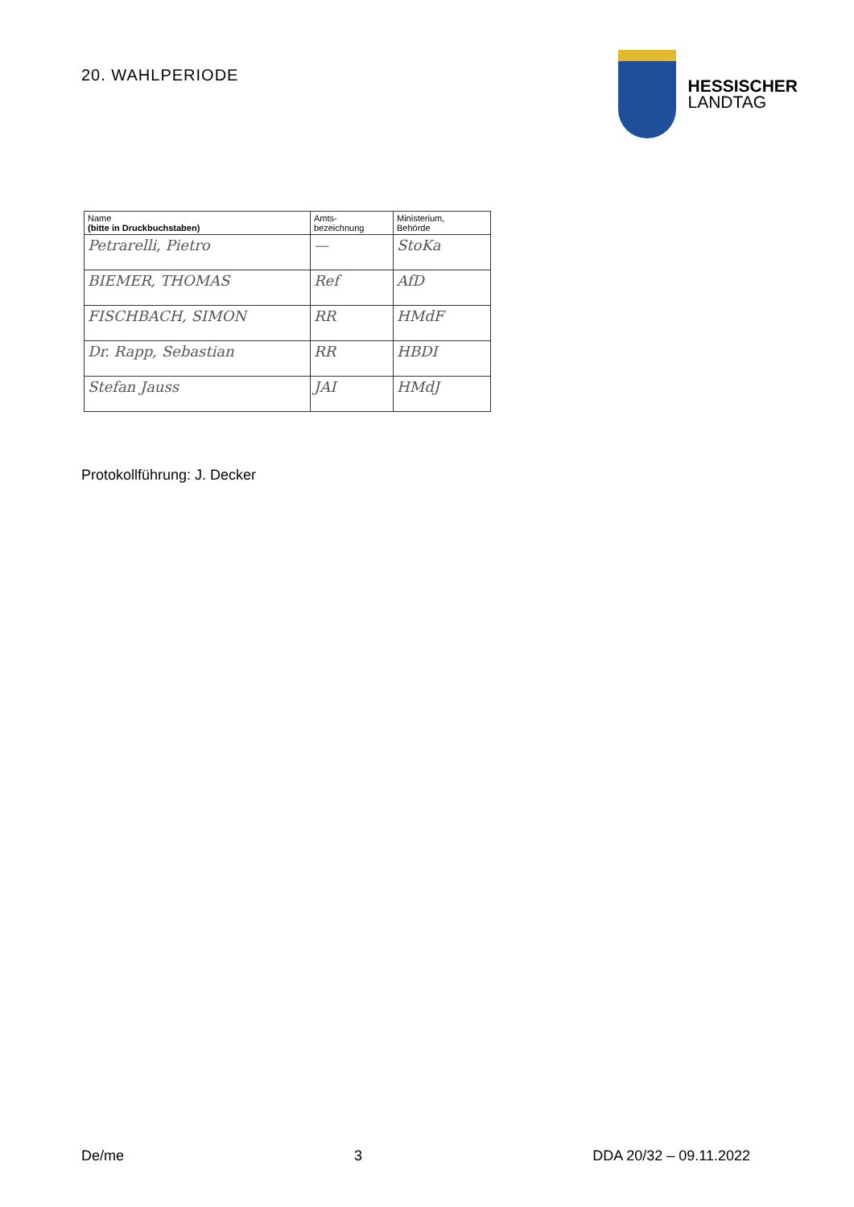20. WAHLPERIODE
HESSISCHER
LANDTAG
| Name (bitte in Druckbuchstaben) | Amts- bezeichnung | Ministerium, Behörde |
| --- | --- | --- |
| Petrarelli, Pietro | — | StoKa |
| BIEMER, THOMAS | Ref | AfD |
| FISCHBACH, SIMON | RR | HMdF |
| Dr. Rapp, Sebastian | RR | HBDI |
| Stefan Jauss | JAI | HMdJ |
Protokollführung: J. Decker
De/me 3 DDA 20/32 – 09.11.2022